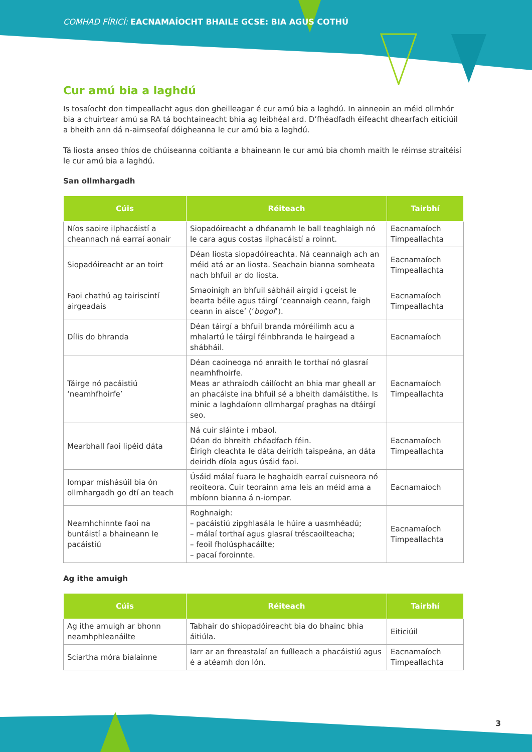COMHAD FÍRICÍ: EACNAMAÍOCHT BHAILE GCSE: BIA AGUS COTHÚ
Cur amú bia a laghdú
Is tosaíocht don timpeallacht agus don gheilleagar é cur amú bia a laghdú. In ainneoin an méid ollmhór bia a chuirtear amú sa RA tá bochtaineacht bhia ag leibhéal ard. D’fhéadfadh éifeacht dhearfach eiticiúil a bheith ann dá n-aimseofaí dóigheanna le cur amú bia a laghdú.
Tá liosta anseo thíos de chúiseanna coitianta a bhaineann le cur amú bia chomh maith le réimse straitéisí le cur amú bia a laghdú.
San ollmhargadh
| Cúis | Réiteach | Tairbhí |
| --- | --- | --- |
| Níos saoire ilphacáistí a cheannach ná earraí aonair | Siopadóireacht a dhéanamh le ball teaghlaigh nó le cara agus costas ilphacáistí a roinnt. | Eacnamaíoch Timpeallachta |
| Siopadóireacht ar an toirt | Déan liosta siopadóireachta. Ná ceannaigh ach an méid atá ar an liosta. Seachain bianna somheata nach bhfuil ar do liosta. | Eacnamaíoch Timpeallachta |
| Faoi chathú ag tairiscintí airgeadais | Smaoinigh an bhfuil sábháil airgid i gceist le bearta béile agus táirgí ‘ceannaigh ceann, faigh ceann in aisce’ (‘ bogof ’). | Eacnamaíoch Timpeallachta |
| Dílis do bhranda | Déan táirgí a bhfuil branda móréilimh acu a mhalartú le táirgí féinbhranda le hairgead a shábháil. | Eacnamaíoch |
| Táirge nó pacáistiú ‘neamhfhoirfe’ | Déan caoineoga nó anraith le torthaí nó glasraí neamhfhoirfe. Meas ar athraíodh cáilíocht an bhia mar gheall ar an phacáiste ina bhfuil sé a bheith damáistithe. Is minic a laghdaíonn ollmhargaí praghas na dtáirgí seo. | Eacnamaíoch Timpeallachta |
| Mearbhall faoi lipéid dáta | Ná cuir sláinte i mbaol. Déan do bhreith chéadfach féin. Éirigh cleachta le dáta deiridh taispeána, an dáta deiridh díola agus úsáid faoi. | Eacnamaíoch Timpeallachta |
| Iompar míshásúil bia ón ollmhargadh go dtí an teach | Úsáid málaí fuara le haghaidh earraí cuisneora nó reoiteora. Cuir teorainn ama leis an méid ama a mbíonn bianna á n-iompar. | Eacnamaíoch |
| Neamhchinnte faoi na buntáistí a bhaineann le pacáistiú | Roghnaigh: – pacáistiú zipghlasála le húire a uasmhéadú; – málaí torthaí agus glasraí tréscaoilteacha; – feoil fholúsphacáilte; – pacaí foroinnte. | Eacnamaíoch Timpeallachta |
Ag ithe amuigh
| Cúis | Réiteach | Tairbhí |
| --- | --- | --- |
| Ag ithe amuigh ar bhonn neamhphleanáilte | Tabhair do shiopadóireacht bia do bhainc bhia áitiúla. | Eiticiúil |
| Sciartha móra bialainne | Iarr ar an fhreastalaí an fuílleach a phacáistiú agus é a atéamh don lón. | Eacnamaíoch Timpeallachta |
3